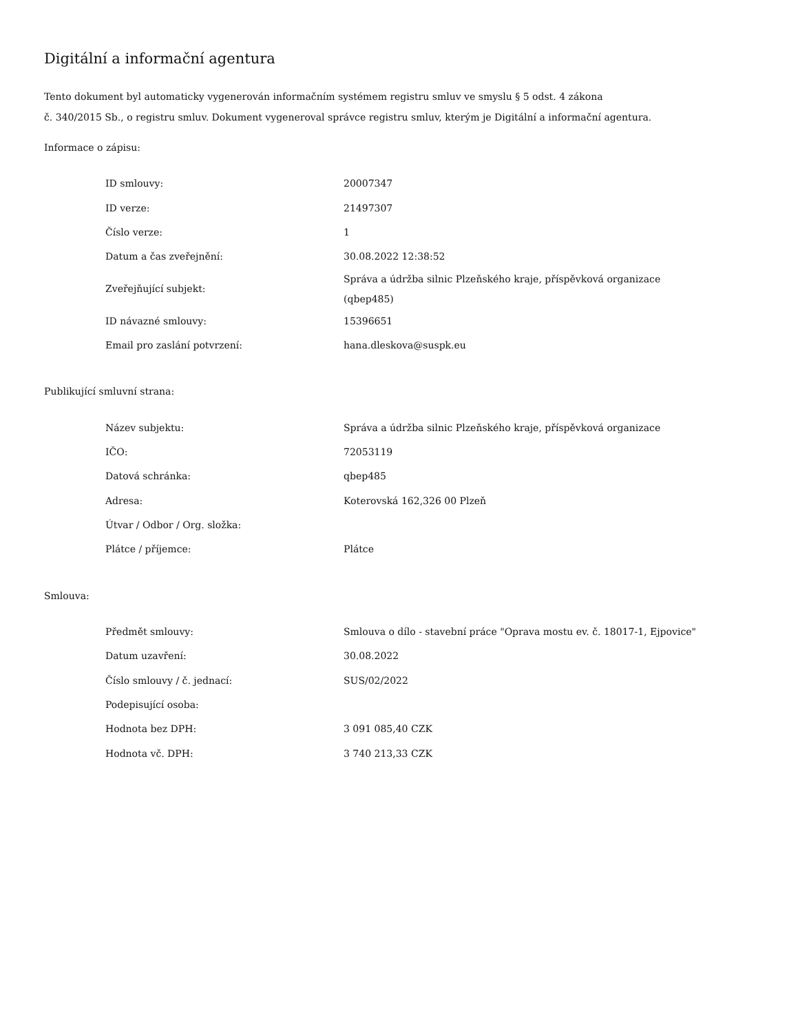Digitální a informační agentura
Tento dokument byl automaticky vygenerován informačním systémem registru smluv ve smyslu § 5 odst. 4 zákona
č. 340/2015 Sb., o registru smluv. Dokument vygeneroval správce registru smluv, kterým je Digitální a informační agentura.
Informace o zápisu:
| ID smlouvy: | 20007347 |
| ID verze: | 21497307 |
| Číslo verze: | 1 |
| Datum a čas zveřejnění: | 30.08.2022 12:38:52 |
| Zveřejňující subjekt: | Správa a údržba silnic Plzeňského kraje, příspěvková organizace (qbep485) |
| ID návazné smlouvy: | 15396651 |
| Email pro zaslání potvrzení: | hana.dleskova@suspk.eu |
Publikující smluvní strana:
| Název subjektu: | Správa a údržba silnic Plzeňského kraje, příspěvková organizace |
| IČO: | 72053119 |
| Datová schránka: | qbep485 |
| Adresa: | Koterovská 162,326 00 Plzeň |
| Útvar / Odbor / Org. složka: | |
| Plátce / příjemce: | Plátce |
Smlouva:
| Předmět smlouvy: | Smlouva o dílo - stavební práce "Oprava mostu ev. č. 18017-1, Ejpovice" |
| Datum uzavření: | 30.08.2022 |
| Číslo smlouvy / č. jednací: | SUS/02/2022 |
| Podepisující osoba: | |
| Hodnota bez DPH: | 3 091 085,40 CZK |
| Hodnota vč. DPH: | 3 740 213,33 CZK |